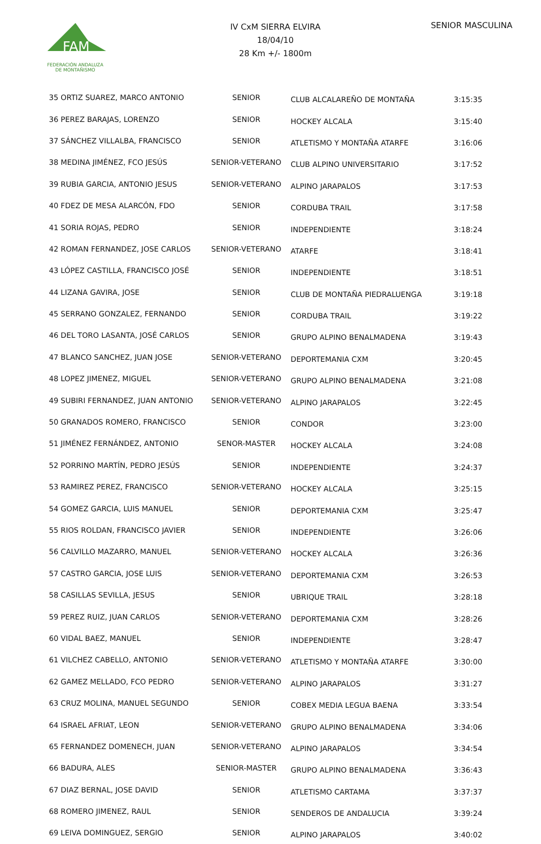FAM
FEDERACIÓN ANDALUZA
DE MONTAÑISMO
IV CxM SIERRA ELVIRA
18/04/10
28 Km +/- 1800m
SENIOR MASCULINA
| 35 ORTIZ SUAREZ, MARCO ANTONIO | SENIOR | CLUB ALCALAREÑO DE MONTAÑA | 3:15:35 |
| 36 PEREZ BARAJAS, LORENZO | SENIOR | HOCKEY ALCALA | 3:15:40 |
| 37 SÁNCHEZ VILLALBA, FRANCISCO | SENIOR | ATLETISMO Y MONTAÑA ATARFE | 3:16:06 |
| 38 MEDINA JIMÉNEZ, FCO JESÚS | SENIOR-VETERANO | CLUB ALPINO UNIVERSITARIO | 3:17:52 |
| 39 RUBIA GARCIA, ANTONIO JESUS | SENIOR-VETERANO | ALPINO JARAPALOS | 3:17:53 |
| 40 FDEZ DE MESA ALARCÓN, FDO | SENIOR | CORDUBA TRAIL | 3:17:58 |
| 41 SORIA ROJAS, PEDRO | SENIOR | INDEPENDIENTE | 3:18:24 |
| 42 ROMAN FERNANDEZ, JOSE CARLOS | SENIOR-VETERANO | ATARFE | 3:18:41 |
| 43 LÓPEZ CASTILLA, FRANCISCO JOSÉ | SENIOR | INDEPENDIENTE | 3:18:51 |
| 44 LIZANA GAVIRA, JOSE | SENIOR | CLUB DE MONTAÑA PIEDRALUENGA | 3:19:18 |
| 45 SERRANO GONZALEZ, FERNANDO | SENIOR | CORDUBA TRAIL | 3:19:22 |
| 46 DEL TORO LASANTA, JOSÉ CARLOS | SENIOR | GRUPO ALPINO BENALMADENA | 3:19:43 |
| 47 BLANCO SANCHEZ, JUAN JOSE | SENIOR-VETERANO | DEPORTEMANIA CXM | 3:20:45 |
| 48 LOPEZ JIMENEZ, MIGUEL | SENIOR-VETERANO | GRUPO ALPINO BENALMADENA | 3:21:08 |
| 49 SUBIRI FERNANDEZ, JUAN ANTONIO | SENIOR-VETERANO | ALPINO JARAPALOS | 3:22:45 |
| 50 GRANADOS ROMERO, FRANCISCO | SENIOR | CONDOR | 3:23:00 |
| 51 JIMÉNEZ FERNÁNDEZ, ANTONIO | SENOR-MASTER | HOCKEY ALCALA | 3:24:08 |
| 52 PORRINO MARTÍN, PEDRO JESÚS | SENIOR | INDEPENDIENTE | 3:24:37 |
| 53 RAMIREZ PEREZ, FRANCISCO | SENIOR-VETERANO | HOCKEY ALCALA | 3:25:15 |
| 54 GOMEZ GARCIA, LUIS MANUEL | SENIOR | DEPORTEMANIA CXM | 3:25:47 |
| 55 RIOS ROLDAN, FRANCISCO JAVIER | SENIOR | INDEPENDIENTE | 3:26:06 |
| 56 CALVILLO MAZARRO, MANUEL | SENIOR-VETERANO | HOCKEY ALCALA | 3:26:36 |
| 57 CASTRO GARCIA, JOSE LUIS | SENIOR-VETERANO | DEPORTEMANIA CXM | 3:26:53 |
| 58 CASILLAS SEVILLA, JESUS | SENIOR | UBRIQUE TRAIL | 3:28:18 |
| 59 PEREZ RUIZ, JUAN CARLOS | SENIOR-VETERANO | DEPORTEMANIA CXM | 3:28:26 |
| 60 VIDAL BAEZ, MANUEL | SENIOR | INDEPENDIENTE | 3:28:47 |
| 61 VILCHEZ CABELLO, ANTONIO | SENIOR-VETERANO | ATLETISMO Y MONTAÑA ATARFE | 3:30:00 |
| 62 GAMEZ MELLADO, FCO PEDRO | SENIOR-VETERANO | ALPINO JARAPALOS | 3:31:27 |
| 63 CRUZ MOLINA, MANUEL SEGUNDO | SENIOR | COBEX MEDIA LEGUA BAENA | 3:33:54 |
| 64 ISRAEL AFRIAT, LEON | SENIOR-VETERANO | GRUPO ALPINO BENALMADENA | 3:34:06 |
| 65 FERNANDEZ DOMENECH, JUAN | SENIOR-VETERANO | ALPINO JARAPALOS | 3:34:54 |
| 66 BADURA, ALES | SENIOR-MASTER | GRUPO ALPINO BENALMADENA | 3:36:43 |
| 67 DIAZ BERNAL, JOSE DAVID | SENIOR | ATLETISMO CARTAMA | 3:37:37 |
| 68 ROMERO JIMENEZ, RAUL | SENIOR | SENDEROS DE ANDALUCIA | 3:39:24 |
| 69 LEIVA DOMINGUEZ, SERGIO | SENIOR | ALPINO JARAPALOS | 3:40:02 |